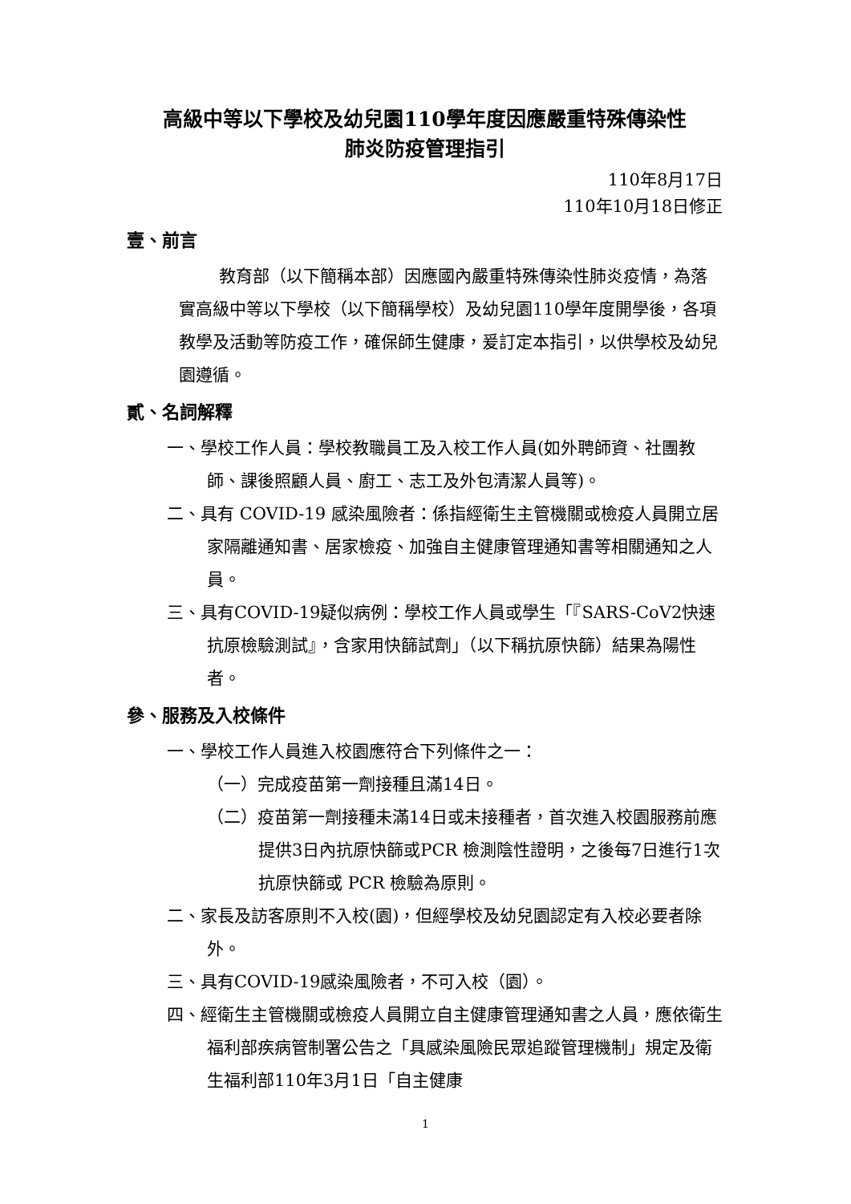高級中等以下學校及幼兒園110學年度因應嚴重特殊傳染性
肺炎防疫管理指引
110年8月17日
110年10月18日修正
壹、前言
教育部（以下簡稱本部）因應國內嚴重特殊傳染性肺炎疫情，為落實高級中等以下學校（以下簡稱學校）及幼兒園110學年度開學後，各項教學及活動等防疫工作，確保師生健康，爰訂定本指引，以供學校及幼兒園遵循。
貳、名詞解釋
一、學校工作人員：學校教職員工及入校工作人員(如外聘師資、社團教師、課後照顧人員、廚工、志工及外包清潔人員等)。
二、具有 COVID-19 感染風險者：係指經衛生主管機關或檢疫人員開立居家隔離通知書、居家檢疫、加強自主健康管理通知書等相關通知之人員。
三、具有COVID-19疑似病例：學校工作人員或學生「『SARS-CoV2快速抗原檢驗測試』，含家用快篩試劑」（以下稱抗原快篩）結果為陽性者。
參、服務及入校條件
一、學校工作人員進入校園應符合下列條件之一：
（一）完成疫苗第一劑接種且滿14日。
（二）疫苗第一劑接種未滿14日或未接種者，首次進入校園服務前應提供3日內抗原快篩或PCR 檢測陰性證明，之後每7日進行1次抗原快篩或 PCR 檢驗為原則。
二、家長及訪客原則不入校(園)，但經學校及幼兒園認定有入校必要者除外。
三、具有COVID-19感染風險者，不可入校（園）。
四、經衛生主管機關或檢疫人員開立自主健康管理通知書之人員，應依衛生福利部疾病管制署公告之「具感染風險民眾追蹤管理機制」規定及衛生福利部110年3月1日「自主健康
1